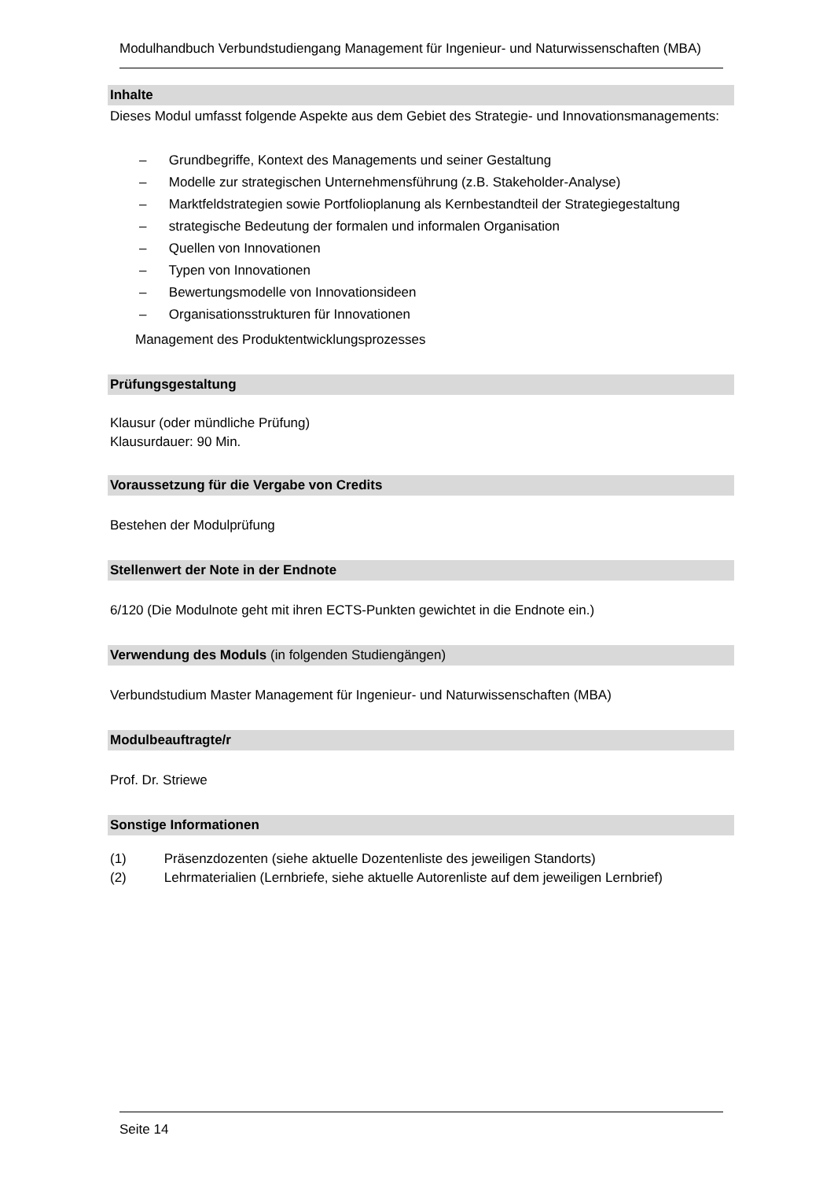Modulhandbuch Verbundstudiengang Management für Ingenieur- und Naturwissenschaften (MBA)
Inhalte
Dieses Modul umfasst folgende Aspekte aus dem Gebiet des Strategie- und Innovationsmanagements:
– Grundbegriffe, Kontext des Managements und seiner Gestaltung
– Modelle zur strategischen Unternehmensführung (z.B. Stakeholder-Analyse)
– Marktfeldstrategien sowie Portfolioplanung als Kernbestandteil der Strategiegestaltung
– strategische Bedeutung der formalen und informalen Organisation
– Quellen von Innovationen
– Typen von Innovationen
– Bewertungsmodelle von Innovationsideen
– Organisationsstrukturen für Innovationen
Management des Produktentwicklungsprozesses
Prüfungsgestaltung
Klausur (oder mündliche Prüfung)
Klausurdauer: 90 Min.
Voraussetzung für die Vergabe von Credits
Bestehen der Modulprüfung
Stellenwert der Note in der Endnote
6/120 (Die Modulnote geht mit ihren ECTS-Punkten gewichtet in die Endnote ein.)
Verwendung des Moduls (in folgenden Studiengängen)
Verbundstudium Master Management für Ingenieur- und Naturwissenschaften (MBA)
Modulbeauftragte/r
Prof. Dr. Striewe
Sonstige Informationen
(1) Präsenzdozenten (siehe aktuelle Dozentenliste des jeweiligen Standorts)
(2) Lehrmaterialien (Lernbriefe, siehe aktuelle Autorenliste auf dem jeweiligen Lernbrief)
Seite 14